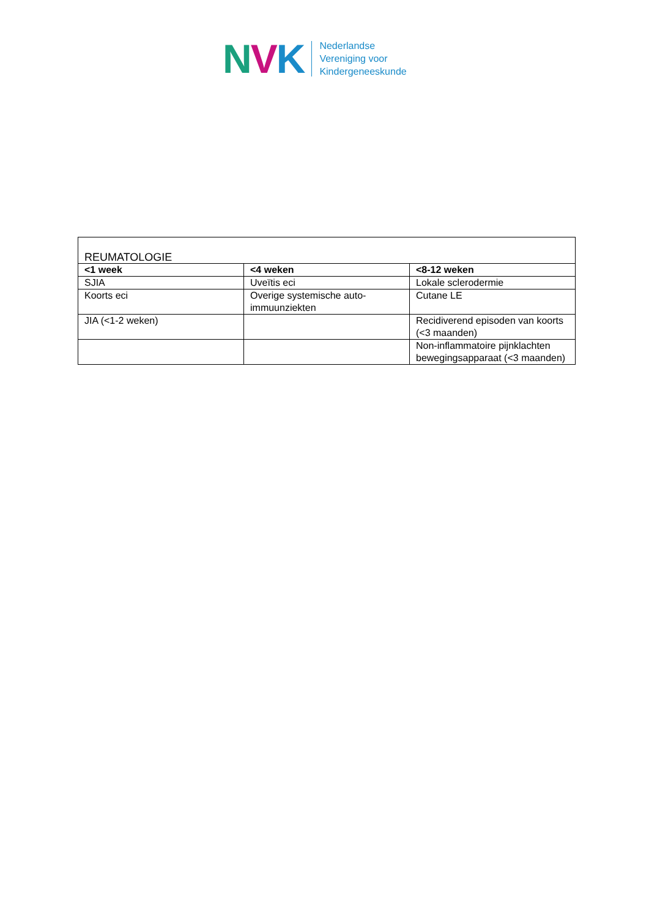NVK
Nederlandse
Vereniging voor
Kindergeneeskunde
| REUMATOLOGIE | | |
| <1 week | <4 weken | <8-12 weken |
| SJIA | Uveïtis eci | Lokale sclerodermie |
| Koorts eci | Overige systemische auto-immuunziekten | Cutane LE |
| JIA (<1-2 weken) | | Recidiverend episoden van koorts (<3 maanden) |
| | | Non-inflammatoire pijnklachten bewegingsapparaat (<3 maanden) |